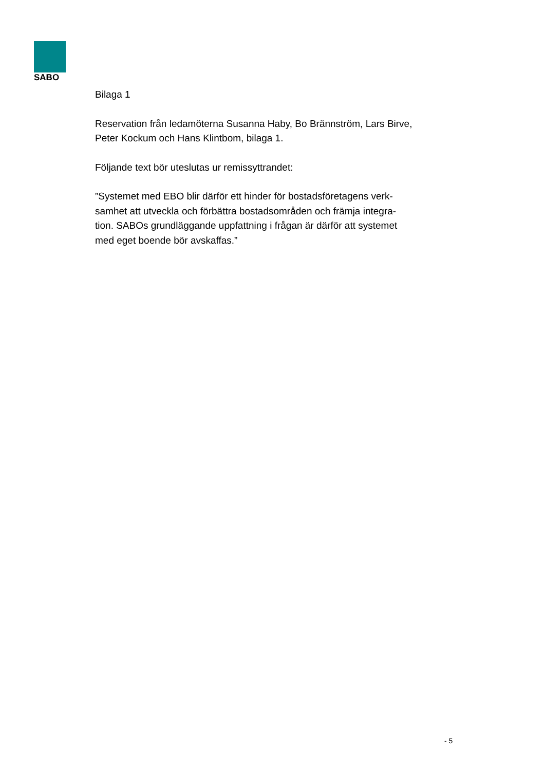SABO
Bilaga 1
Reservation från ledamöterna Susanna Haby, Bo Brännström, Lars Birve,
Peter Kockum och Hans Klintbom, bilaga 1.
Följande text bör uteslutas ur remissyttrandet:
”Systemet med EBO blir därför ett hinder för bostadsföretagens verk-
samhet att utveckla och förbättra bostadsområden och främja integra-
tion. SABOs grundläggande uppfattning i frågan är därför att systemet
med eget boende bör avskaffas.”
- 5